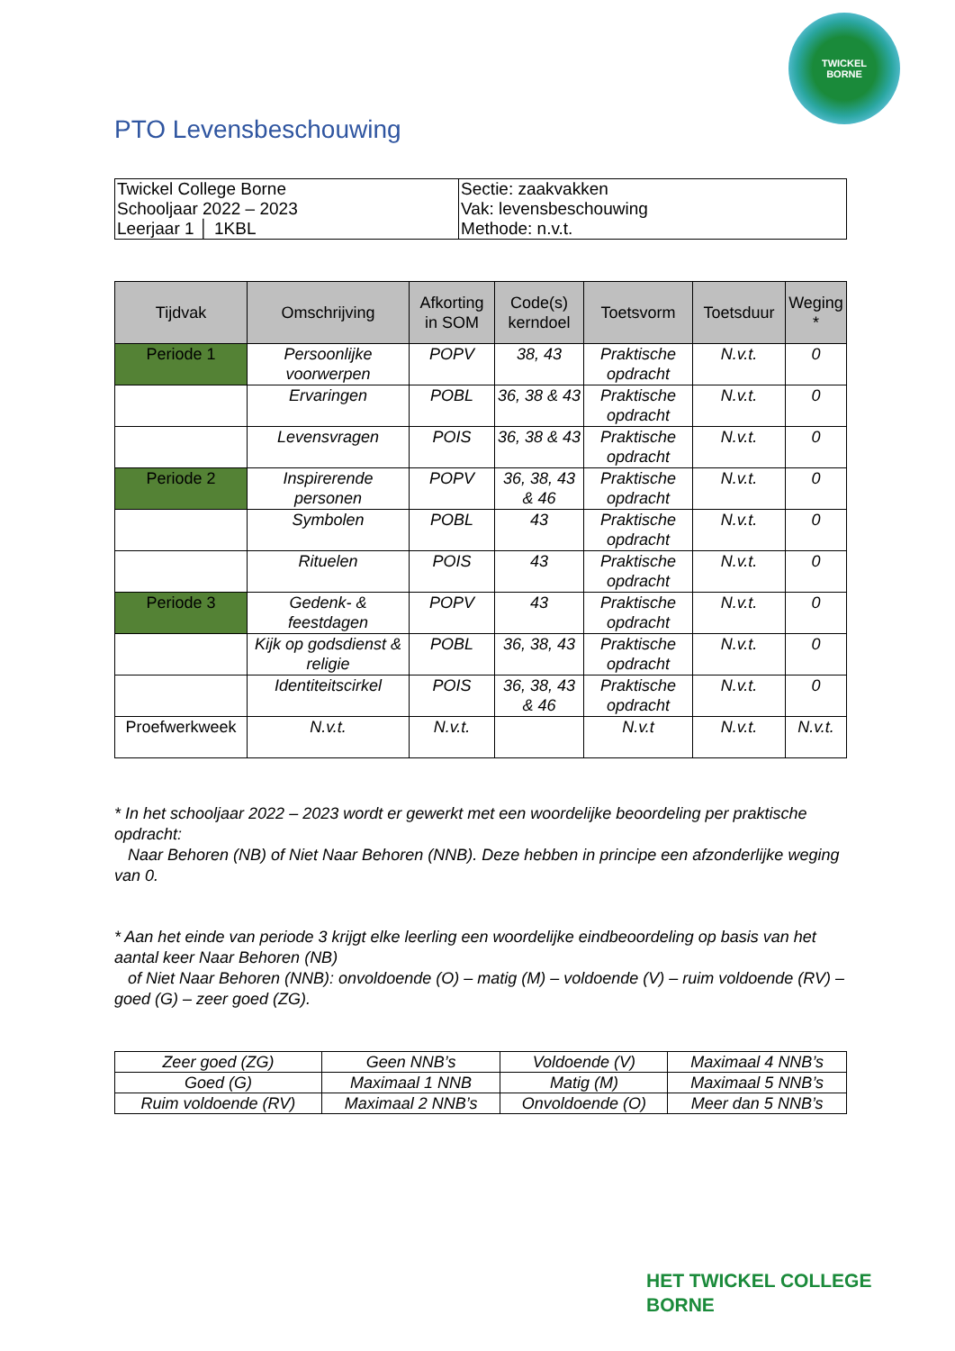TWICKEL
BORNE
PTO Levensbeschouwing
| Twickel College Borne Schooljaar 2022 – 2023 Leerjaar 1 │ 1KBL | Sectie: zaakvakken Vak: levensbeschouwing Methode: n.v.t. |
| Tijdvak | Omschrijving | Afkorting in SOM | Code(s) kerndoel | Toetsvorm | Toetsduur | Weging * |
| --- | --- | --- | --- | --- | --- | --- |
| Periode 1 | Persoonlijke voorwerpen | POPV | 38, 43 | Praktische opdracht | N.v.t. | 0 |
| | Ervaringen | POBL | 36, 38 & 43 | Praktische opdracht | N.v.t. | 0 |
| | Levensvragen | POIS | 36, 38 & 43 | Praktische opdracht | N.v.t. | 0 |
| Periode 2 | Inspirerende personen | POPV | 36, 38, 43 & 46 | Praktische opdracht | N.v.t. | 0 |
| | Symbolen | POBL | 43 | Praktische opdracht | N.v.t. | 0 |
| | Rituelen | POIS | 43 | Praktische opdracht | N.v.t. | 0 |
| Periode 3 | Gedenk- & feestdagen | POPV | 43 | Praktische opdracht | N.v.t. | 0 |
| | Kijk op godsdienst & religie | POBL | 36, 38, 43 | Praktische opdracht | N.v.t. | 0 |
| | Identiteitscirkel | POIS | 36, 38, 43 & 46 | Praktische opdracht | N.v.t. | 0 |
| Proefwerkweek | N.v.t. | N.v.t. | | N.v.t | N.v.t. | N.v.t. |
* In het schooljaar 2022 – 2023 wordt er gewerkt met een woordelijke beoordeling per praktische opdracht:
Naar Behoren (NB) of Niet Naar Behoren (NNB). Deze hebben in principe een afzonderlijke weging van 0.
* Aan het einde van periode 3 krijgt elke leerling een woordelijke eindbeoordeling op basis van het aantal keer Naar Behoren (NB)
of Niet Naar Behoren (NNB): onvoldoende (O) – matig (M) – voldoende (V) – ruim voldoende (RV) – goed (G) – zeer goed (ZG).
| Zeer goed (ZG) | Geen NNB’s | Voldoende (V) | Maximaal 4 NNB’s |
| Goed (G) | Maximaal 1 NNB | Matig (M) | Maximaal 5 NNB’s |
| Ruim voldoende (RV) | Maximaal 2 NNB’s | Onvoldoende (O) | Meer dan 5 NNB’s |
HET TWICKEL COLLEGE
BORNE